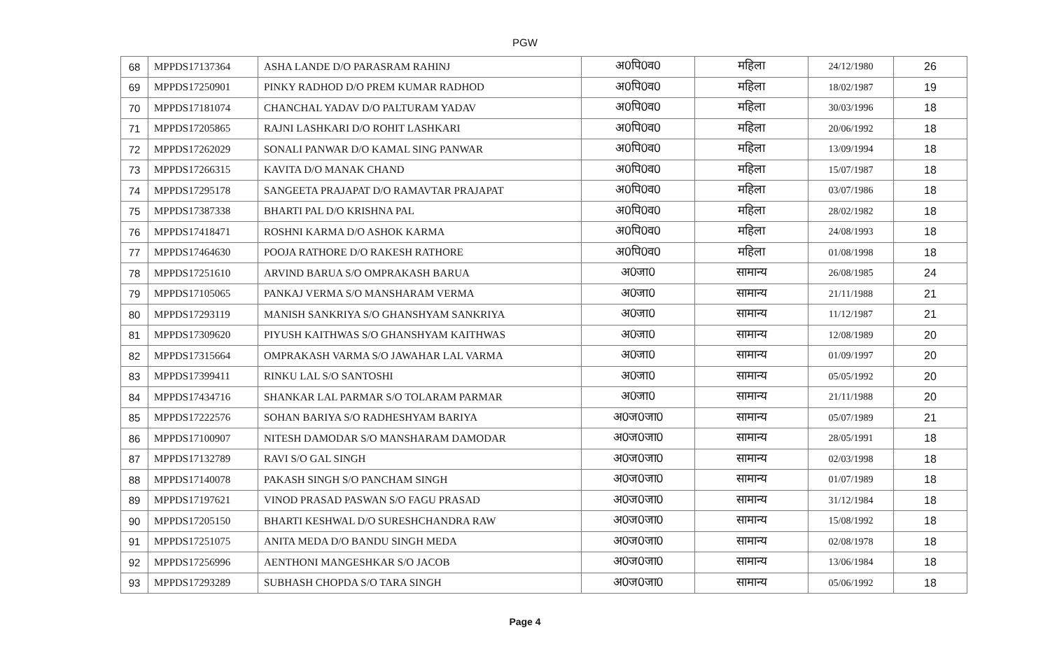PGW
| 68 | MPPDS17137364 | ASHA LANDE D/O PARASRAM RAHINJ | अ0पि0व0 | महिला | 24/12/1980 | 26 |
| 69 | MPPDS17250901 | PINKY RADHOD D/O PREM KUMAR RADHOD | अ0पि0व0 | महिला | 18/02/1987 | 19 |
| 70 | MPPDS17181074 | CHANCHAL YADAV D/O PALTURAM YADAV | अ0पि0व0 | महिला | 30/03/1996 | 18 |
| 71 | MPPDS17205865 | RAJNI LASHKARI D/O ROHIT LASHKARI | अ0पि0व0 | महिला | 20/06/1992 | 18 |
| 72 | MPPDS17262029 | SONALI PANWAR D/O KAMAL SING PANWAR | अ0पि0व0 | महिला | 13/09/1994 | 18 |
| 73 | MPPDS17266315 | KAVITA D/O MANAK CHAND | अ0पि0व0 | महिला | 15/07/1987 | 18 |
| 74 | MPPDS17295178 | SANGEETA PRAJAPAT D/O RAMAVTAR PRAJAPAT | अ0पि0व0 | महिला | 03/07/1986 | 18 |
| 75 | MPPDS17387338 | BHARTI PAL D/O KRISHNA PAL | अ0पि0व0 | महिला | 28/02/1982 | 18 |
| 76 | MPPDS17418471 | ROSHNI KARMA D/O ASHOK KARMA | अ0पि0व0 | महिला | 24/08/1993 | 18 |
| 77 | MPPDS17464630 | POOJA RATHORE D/O RAKESH RATHORE | अ0पि0व0 | महिला | 01/08/1998 | 18 |
| 78 | MPPDS17251610 | ARVIND BARUA S/O OMPRAKASH BARUA | अ0जा0 | सामान्य | 26/08/1985 | 24 |
| 79 | MPPDS17105065 | PANKAJ VERMA S/O MANSHARAM VERMA | अ0जा0 | सामान्य | 21/11/1988 | 21 |
| 80 | MPPDS17293119 | MANISH SANKRIYA S/O GHANSHYAM SANKRIYA | अ0जा0 | सामान्य | 11/12/1987 | 21 |
| 81 | MPPDS17309620 | PIYUSH KAITHWAS S/O GHANSHYAM KAITHWAS | अ0जा0 | सामान्य | 12/08/1989 | 20 |
| 82 | MPPDS17315664 | OMPRAKASH VARMA S/O JAWAHAR LAL VARMA | अ0जा0 | सामान्य | 01/09/1997 | 20 |
| 83 | MPPDS17399411 | RINKU LAL S/O SANTOSHI | अ0जा0 | सामान्य | 05/05/1992 | 20 |
| 84 | MPPDS17434716 | SHANKAR LAL PARMAR S/O TOLARAM PARMAR | अ0जा0 | सामान्य | 21/11/1988 | 20 |
| 85 | MPPDS17222576 | SOHAN BARIYA S/O RADHESHYAM BARIYA | अ0ज0जा0 | सामान्य | 05/07/1989 | 21 |
| 86 | MPPDS17100907 | NITESH DAMODAR S/O MANSHARAM DAMODAR | अ0ज0जा0 | सामान्य | 28/05/1991 | 18 |
| 87 | MPPDS17132789 | RAVI S/O GAL SINGH | अ0ज0जा0 | सामान्य | 02/03/1998 | 18 |
| 88 | MPPDS17140078 | PAKASH SINGH S/O PANCHAM SINGH | अ0ज0जा0 | सामान्य | 01/07/1989 | 18 |
| 89 | MPPDS17197621 | VINOD PRASAD PASWAN S/O FAGU PRASAD | अ0ज0जा0 | सामान्य | 31/12/1984 | 18 |
| 90 | MPPDS17205150 | BHARTI KESHWAL D/O SURESHCHANDRA RAW | अ0ज0जा0 | सामान्य | 15/08/1992 | 18 |
| 91 | MPPDS17251075 | ANITA MEDA D/O BANDU SINGH MEDA | अ0ज0जा0 | सामान्य | 02/08/1978 | 18 |
| 92 | MPPDS17256996 | AENTHONI MANGESHKAR S/O JACOB | अ0ज0जा0 | सामान्य | 13/06/1984 | 18 |
| 93 | MPPDS17293289 | SUBHASH CHOPDA S/O TARA SINGH | अ0ज0जा0 | सामान्य | 05/06/1992 | 18 |
Page 4